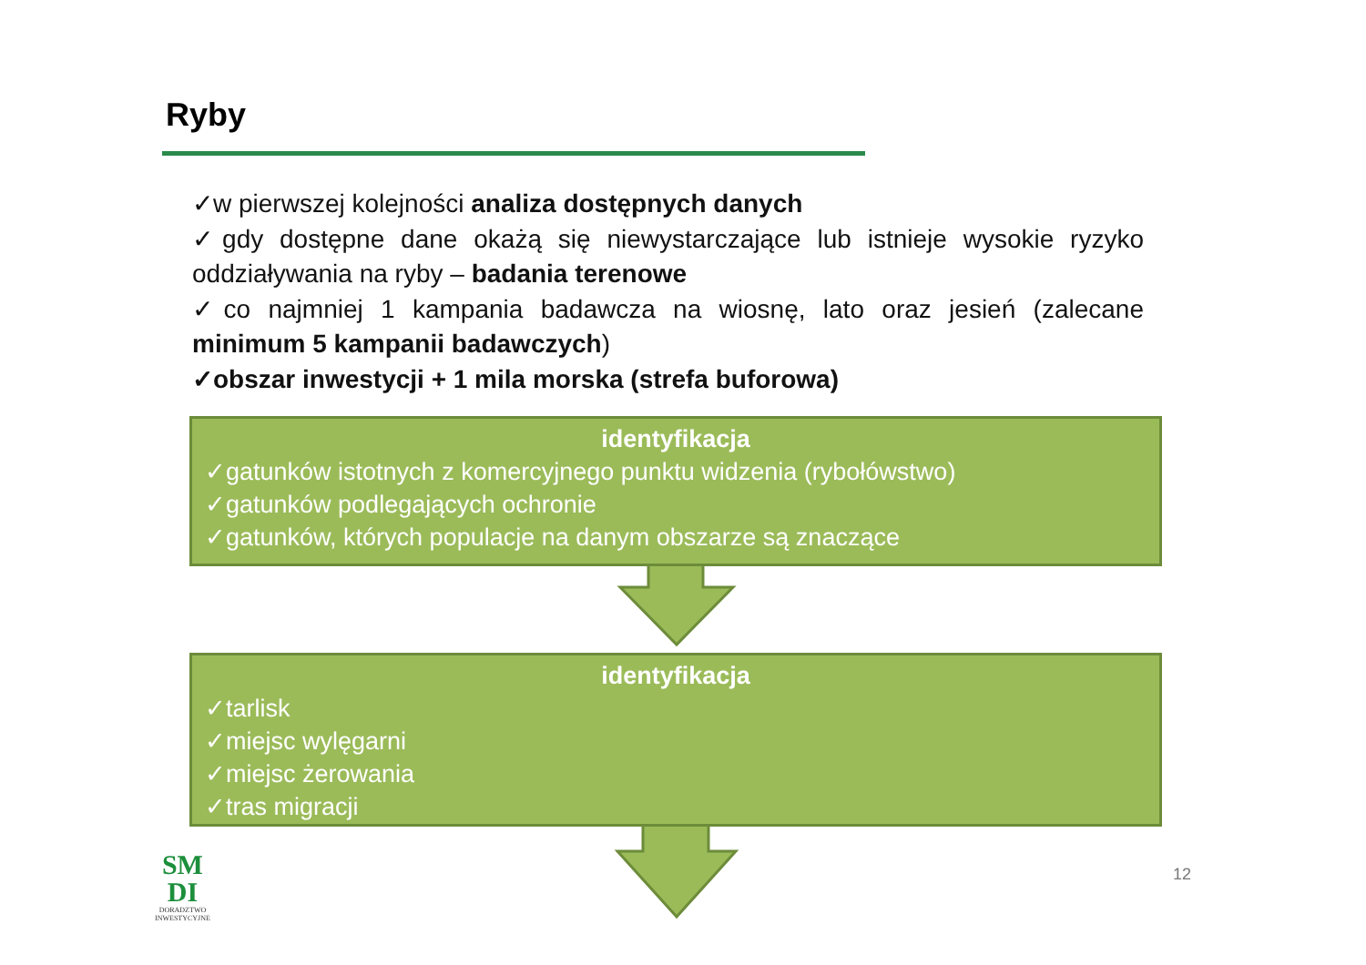Ryby
✓w pierwszej kolejności analiza dostępnych danych
✓gdy dostępne dane okażą się niewystarczające lub istnieje wysokie ryzyko oddziaływania na ryby – badania terenowe
✓co najmniej 1 kampania badawcza na wiosnę, lato oraz jesień (zalecane minimum 5 kampanii badawczych)
✓obszar inwestycji + 1 mila morska (strefa buforowa)
identyfikacja
✓gatunków istotnych z komercyjnego punktu widzenia (rybołówstwo)
✓gatunków podlegających ochronie
✓gatunków, których populacje na danym obszarze są znaczące
identyfikacja
✓tarlisk
✓miejsc wylęgarni
✓miejsc żerowania
✓tras migracji
SM
DI
DORADZTWO
INWESTYCYJNE
12